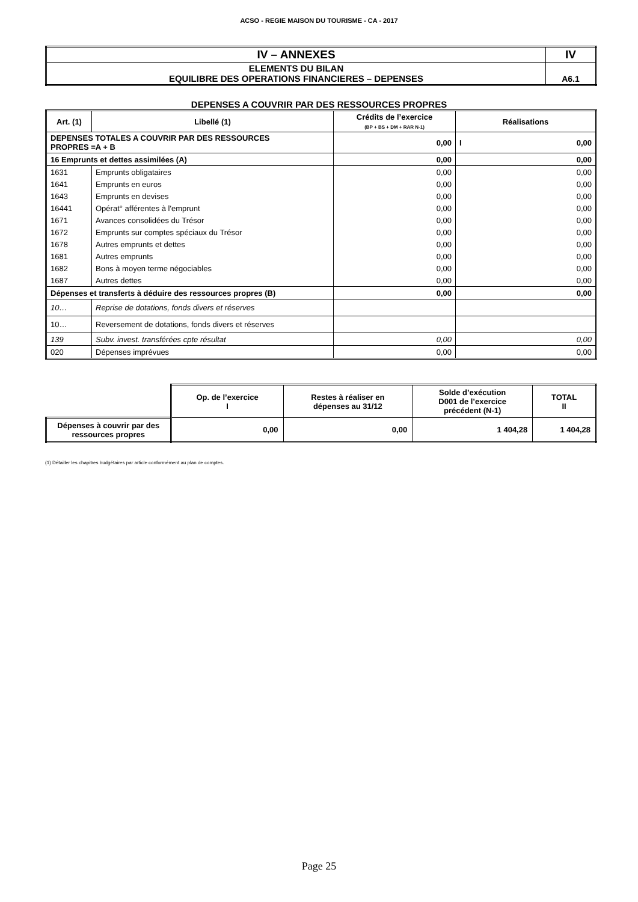ACSO - REGIE MAISON DU TOURISME - CA - 2017
| IV – ANNEXES | IV |
| ELEMENTS DU BILAN EQUILIBRE DES OPERATIONS FINANCIERES – DEPENSES | A6.1 |
DEPENSES A COUVRIR PAR DES RESSOURCES PROPRES
| Art. (1) | Libellé (1) | Crédits de l’exercice (BP + BS + DM + RAR N-1) | Réalisations |
| --- | --- | --- | --- |
| DEPENSES TOTALES A COUVRIR PAR DES RESSOURCES PROPRES =A + B | | 0,00 | I 0,00 |
| 16 Emprunts et dettes assimilées (A) | | 0,00 | 0,00 |
| 1631 | Emprunts obligataires | 0,00 | 0,00 |
| 1641 | Emprunts en euros | 0,00 | 0,00 |
| 1643 | Emprunts en devises | 0,00 | 0,00 |
| 16441 | Opérat° afférentes à l'emprunt | 0,00 | 0,00 |
| 1671 | Avances consolidées du Trésor | 0,00 | 0,00 |
| 1672 | Emprunts sur comptes spéciaux du Trésor | 0,00 | 0,00 |
| 1678 | Autres emprunts et dettes | 0,00 | 0,00 |
| 1681 | Autres emprunts | 0,00 | 0,00 |
| 1682 | Bons à moyen terme négociables | 0,00 | 0,00 |
| 1687 | Autres dettes | 0,00 | 0,00 |
| Dépenses et transferts à déduire des ressources propres (B) | | 0,00 | 0,00 |
| 10… | Reprise de dotations, fonds divers et réserves | | |
| 10… | Reversement de dotations, fonds divers et réserves | | |
| 139 | Subv. invest. transférées cpte résultat | 0,00 | 0,00 |
| 020 | Dépenses imprévues | 0,00 | 0,00 |
| | Op. de l’exercice I | Restes à réaliser en dépenses au 31/12 | Solde d’exécution D001 de l’exercice précédent (N-1) | TOTAL II |
| Dépenses à couvrir par des ressources propres | 0,00 | 0,00 | 1 404,28 | 1 404,28 |
(1) Détailler les chapitres budgétaires par article conformément au plan de comptes.
Page 25